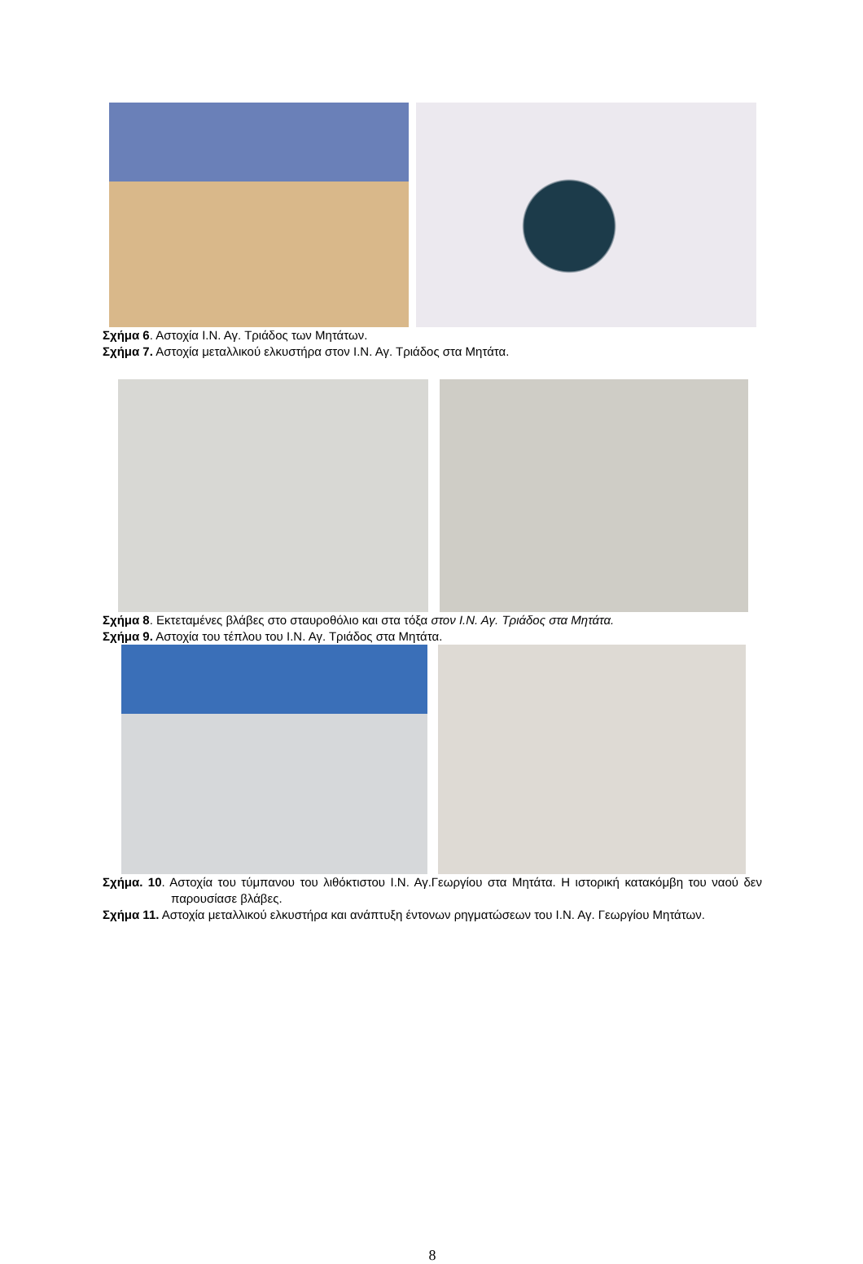Σχήμα 6. Αστοχία Ι.Ν. Αγ. Τριάδος των Μητάτων.
Σχήμα 7. Αστοχία μεταλλικού ελκυστήρα στον Ι.Ν. Αγ. Τριάδος στα Μητάτα.
Σχήμα 8. Εκτεταμένες βλάβες στο σταυροθόλιο και στα τόξα στον Ι.Ν. Αγ. Τριάδος στα Μητάτα.
Σχήμα 9. Αστοχία του τέπλου του Ι.Ν. Αγ. Τριάδος στα Μητάτα.
Σχήμα. 10. Αστοχία του τύμπανου του λιθόκτιστου Ι.Ν. Αγ.Γεωργίου στα Μητάτα. Η ιστορική κατακόμβη του ναού δεν παρουσίασε βλάβες.
Σχήμα 11. Αστοχία μεταλλικού ελκυστήρα και ανάπτυξη έντονων ρηγματώσεων του Ι.Ν. Αγ. Γεωργίου Μητάτων.
8